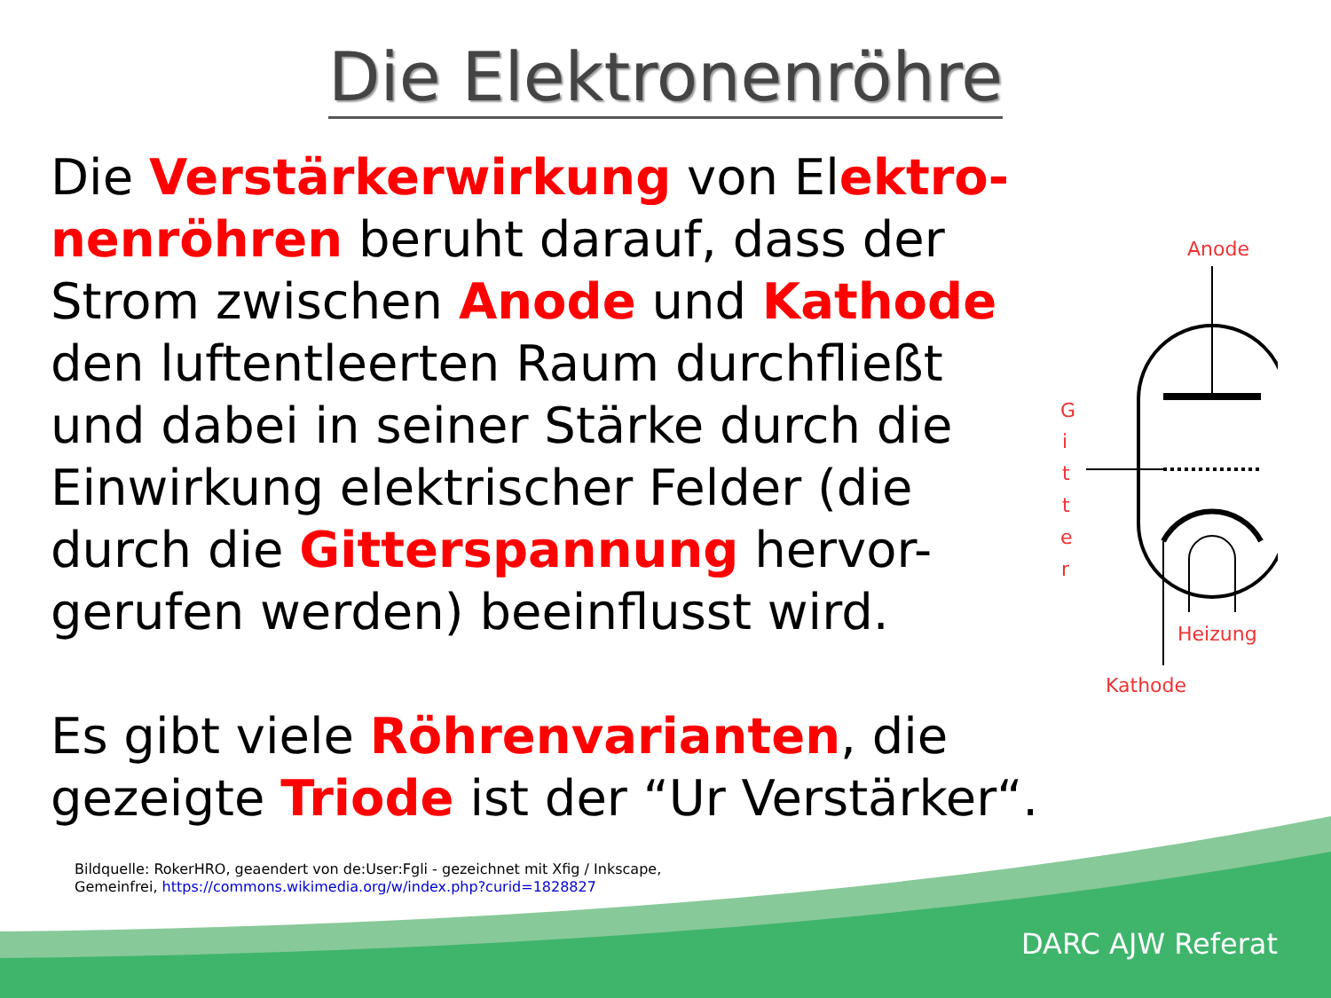Die Elektronenröhre
Die Verstärkerwirkung von Elektro-nenröhren beruht darauf, dass der Strom zwischen Anode und Kathode den luftentleerten Raum durchfließt und dabei in seiner Stärke durch die Einwirkung elektrischer Felder (die durch die Gitterspannung hervor-gerufen werden) beeinflusst wird.
Es gibt viele Röhrenvarianten, die gezeigte Triode ist der “Ur Verstärker“.
Anode
G
i
t
t
e
r
Heizung
Kathode
Bildquelle: RokerHRO, geaendert von de:User:Fgli - gezeichnet mit Xfig / Inkscape,
Gemeinfrei, https://commons.wikimedia.org/w/index.php?curid=1828827
DARC AJW Referat